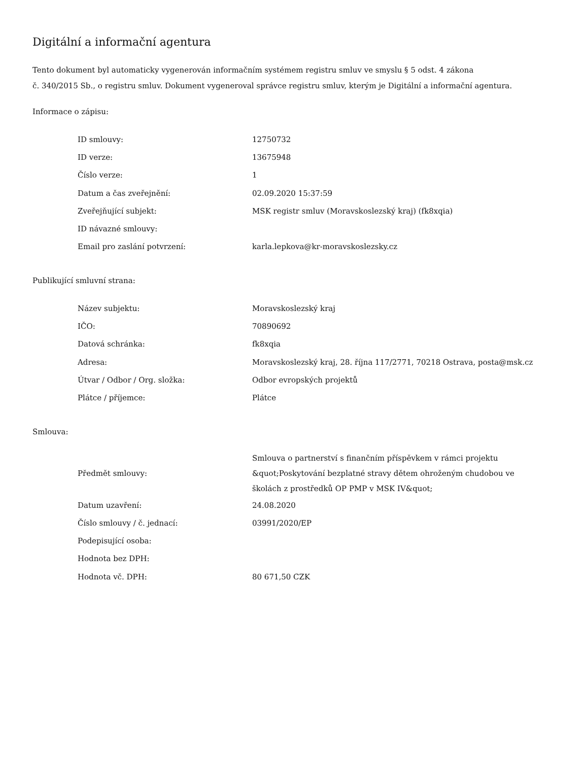Digitální a informační agentura
Tento dokument byl automaticky vygenerován informačním systémem registru smluv ve smyslu § 5 odst. 4 zákona
č. 340/2015 Sb., o registru smluv. Dokument vygeneroval správce registru smluv, kterým je Digitální a informační agentura.
Informace o zápisu:
| ID smlouvy: | 12750732 |
| ID verze: | 13675948 |
| Číslo verze: | 1 |
| Datum a čas zveřejnění: | 02.09.2020 15:37:59 |
| Zveřejňující subjekt: | MSK registr smluv (Moravskoslezský kraj) (fk8xqia) |
| ID návazné smlouvy: | |
| Email pro zaslání potvrzení: | karla.lepkova@kr-moravskoslezsky.cz |
Publikující smluvní strana:
| Název subjektu: | Moravskoslezský kraj |
| IČO: | 70890692 |
| Datová schránka: | fk8xqia |
| Adresa: | Moravskoslezský kraj, 28. října 117/2771, 70218 Ostrava, posta@msk.cz |
| Útvar / Odbor / Org. složka: | Odbor evropských projektů |
| Plátce / příjemce: | Plátce |
Smlouva:
| Předmět smlouvy: | Smlouva o partnerství s finančním příspěvkem v rámci projektu &quot;Poskytování bezplatné stravy dětem ohroženým chudobou ve školách z prostředků OP PMP v MSK IV&quot; |
| Datum uzavření: | 24.08.2020 |
| Číslo smlouvy / č. jednací: | 03991/2020/EP |
| Podepisující osoba: | |
| Hodnota bez DPH: | |
| Hodnota vč. DPH: | 80 671,50 CZK |